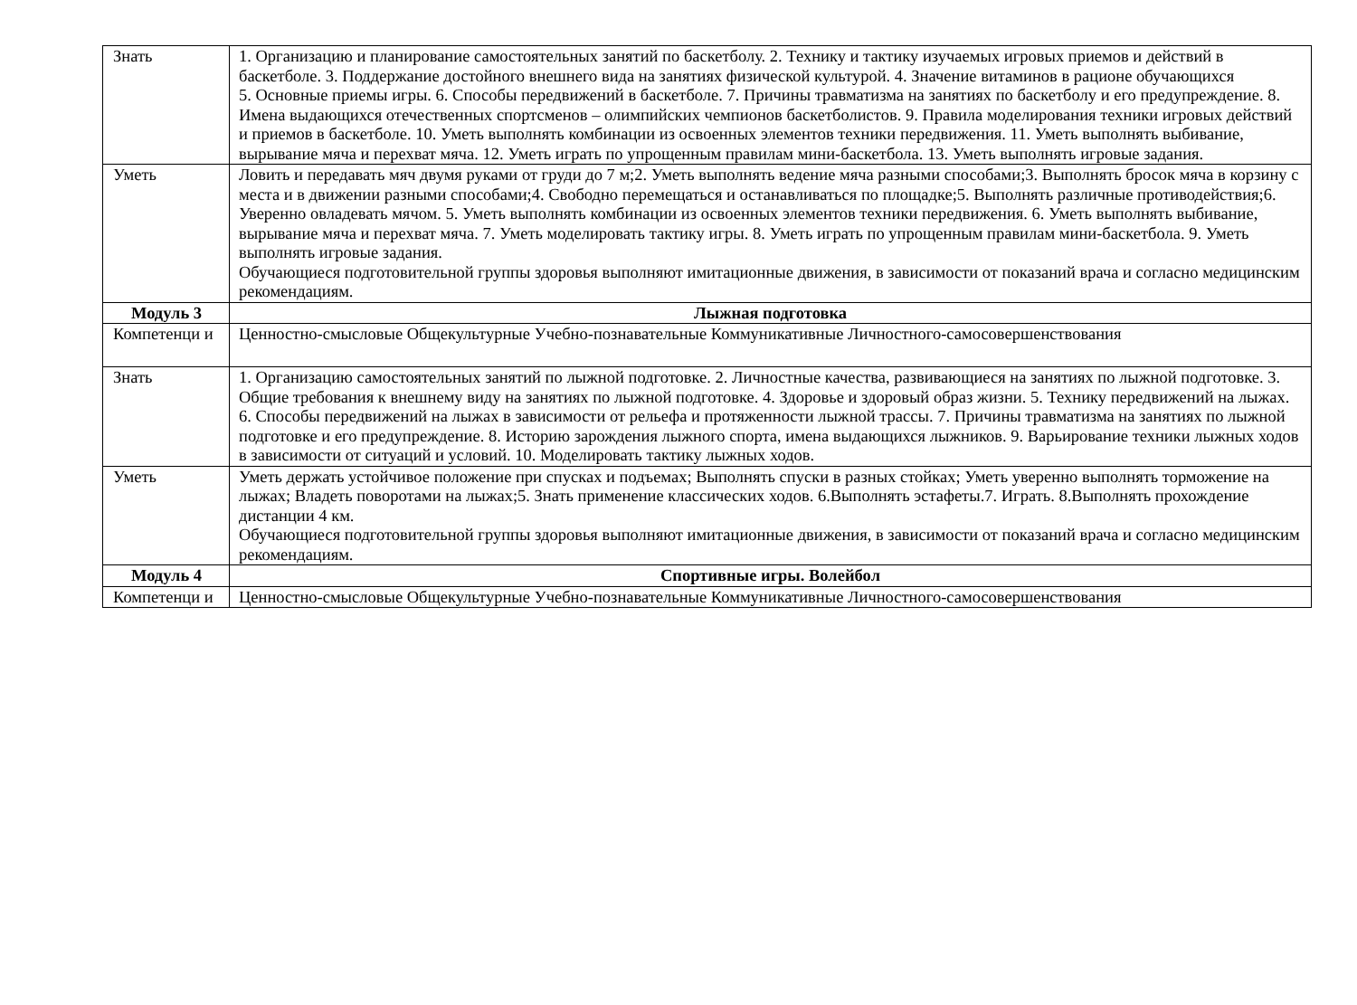| Знать | 1. Организацию и планирование самостоятельных занятий по баскетболу. 2. Технику и тактику изучаемых игровых приемов и действий в баскетболе. 3. Поддержание достойного внешнего вида на занятиях физической культурой. 4. Значение витаминов в рационе обучающихся 5. Основные приемы игры. 6. Способы передвижений в баскетболе. 7. Причины травматизма на занятиях по баскетболу и его предупреждение. 8. Имена выдающихся отечественных спортсменов – олимпийских чемпионов баскетболистов. 9. Правила моделирования техники игровых действий и приемов в баскетболе. 10. Уметь выполнять комбинации из освоенных элементов техники передвижения. 11. Уметь выполнять выбивание, вырывание мяча и перехват мяча. 12. Уметь играть по упрощенным правилам мини-баскетбола. 13. Уметь выполнять игровые задания. |
| Уметь | Ловить и передавать мяч двумя руками от груди до 7 м;2. Уметь выполнять ведение мяча разными способами;3. Выполнять бросок мяча в корзину с места и в движении разными способами;4. Свободно перемещаться и останавливаться по площадке;5. Выполнять различные противодействия;6. Уверенно овладевать мячом. 5. Уметь выполнять комбинации из освоенных элементов техники передвижения. 6. Уметь выполнять выбивание, вырывание мяча и перехват мяча. 7. Уметь моделировать тактику игры. 8. Уметь играть по упрощенным правилам мини-баскетбола. 9. Уметь выполнять игровые задания. Обучающиеся подготовительной группы здоровья выполняют имитационные движения, в зависимости от показаний врача и согласно медицинским рекомендациям. |
| Модуль 3 | Лыжная подготовка |
| Компетенци и | Ценностно-смысловые Общекультурные Учебно-познавательные Коммуникативные Личностного-самосовершенствования |
| Знать | 1. Организацию самостоятельных занятий по лыжной подготовке. 2. Личностные качества, развивающиеся на занятиях по лыжной подготовке. 3. Общие требования к внешнему виду на занятиях по лыжной подготовке. 4. Здоровье и здоровый образ жизни. 5. Технику передвижений на лыжах. 6. Способы передвижений на лыжах в зависимости от рельефа и протяженности лыжной трассы. 7. Причины травматизма на занятиях по лыжной подготовке и его предупреждение. 8. Историю зарождения лыжного спорта, имена выдающихся лыжников. 9. Варьирование техники лыжных ходов в зависимости от ситуаций и условий. 10. Моделировать тактику лыжных ходов. |
| Уметь | Уметь держать устойчивое положение при спусках и подъемах; Выполнять спуски в разных стойках; Уметь уверенно выполнять торможение на лыжах; Владеть поворотами на лыжах;5. Знать применение классических ходов. 6.Выполнять эстафеты.7. Играть. 8.Выполнять прохождение дистанции 4 км. Обучающиеся подготовительной группы здоровья выполняют имитационные движения, в зависимости от показаний врача и согласно медицинским рекомендациям. |
| Модуль 4 | Спортивные игры. Волейбол |
| Компетенци и | Ценностно-смысловые Общекультурные Учебно-познавательные Коммуникативные Личностного-самосовершенствования |